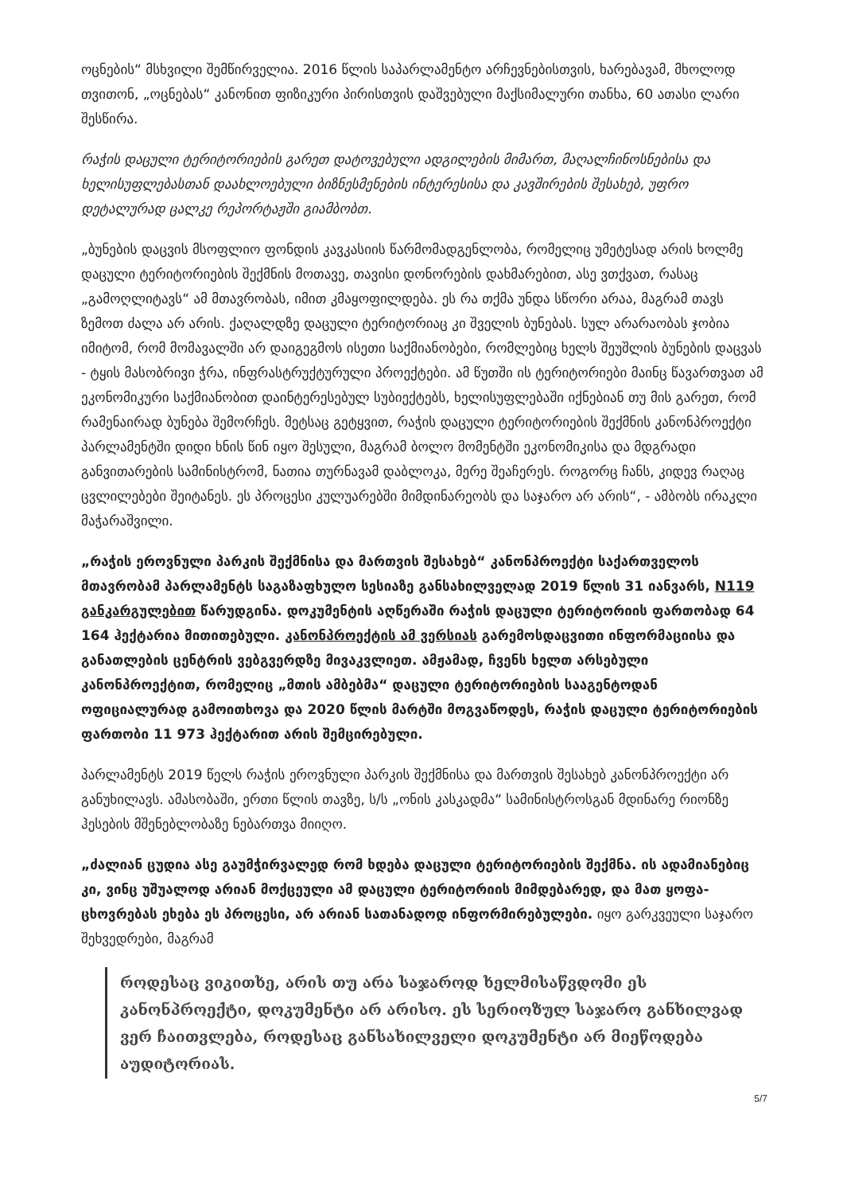ოცნების“ მსხვილი შემწირველია. 2016 წლის საპარლამენტო არჩევნებისთვის, ხარებავამ, მხოლოდ თვითონ, „ოცნებას“ კანონით ფიზიკური პირისთვის დაშვებული მაქსიმალური თანხა, 60 ათასი ლარი შესწირა.
რაჭის დაცული ტერიტორიების გარეთ დატოვებული ადგილების მიმართ, მაღალჩინოსნებისა და ხელისუფლებასთან დაახლოებული ბიზნესმენების ინტერესისა და კავშირების შესახებ, უფრო დეტალურად ცალკე რეპორტაჟში გიამბობთ.
„ბუნების დაცვის მსოფლიო ფონდის კავკასიის წარმომადგენლობა, რომელიც უმეტესად არის ხოლმე დაცული ტერიტორიების შექმნის მოთავე, თავისი დონორების დახმარებით, ასე ვთქვათ, რასაც „გამოღლიტავს“ ამ მთავრობას, იმით კმაყოფილდება. ეს რა თქმა უნდა სწორი არაა, მაგრამ თავს ზემოთ ძალა არ არის. ქაღალდზე დაცული ტერიტორიაც კი შველის ბუნებას. სულ არარაობას ჯობია იმიტომ, რომ მომავალში არ დაიგეგმოს ისეთი საქმიანობები, რომლებიც ხელს შეუშლის ბუნების დაცვას - ტყის მასობრივი ჭრა, ინფრასტრუქტურული პროექტები. ამ წუთში ის ტერიტორიები მაინც წავართვათ ამ ეკონომიკური საქმიანობით დაინტერესებულ სუბიექტებს, ხელისუფლებაში იქნებიან თუ მის გარეთ, რომ რამენაირად ბუნება შემორჩეს. მეტსაც გეტყვით, რაჭის დაცული ტერიტორიების შექმნის კანონპროექტი პარლამენტში დიდი ხნის წინ იყო შესული, მაგრამ ბოლო მომენტში ეკონომიკისა და მდგრადი განვითარების სამინისტრომ, ნათია თურნავამ დაბლოკა, მერე შეაჩერეს. როგორც ჩანს, კიდევ რაღაც ცვლილებები შეიტანეს. ეს პროცესი კულუარებში მიმდინარეობს და საჯარო არ არის“, - ამბობს ირაკლი მაჭარაშვილი.
„რაჭის ეროვნული პარკის შექმნისა და მართვის შესახებ“ კანონპროექტი საქართველოს მთავრობამ პარლამენტს საგაზაფხულო სესიაზე განსახილველად 2019 წლის 31 იანვარს, N119 განკარგულებით წარუდგინა. დოკუმენტის აღწერაში რაჭის დაცული ტერიტორიის ფართობად 64 164 ჰექტარია მითითებული. კანონპროექტის ამ ვერსიას გარემოსდაცვითი ინფორმაციისა და განათლების ცენტრის ვებგვერდზე მივაკვლიეთ. ამჟამად, ჩვენს ხელთ არსებული კანონპროექტით, რომელიც „მთის ამბებმა“ დაცული ტერიტორიების სააგენტოდან ოფიციალურად გამოითხოვა და 2020 წლის მარტში მოგვაწოდეს, რაჭის დაცული ტერიტორიების ფართობი 11 973 ჰექტარით არის შემცირებული.
პარლამენტს 2019 წელს რაჭის ეროვნული პარკის შექმნისა და მართვის შესახებ კანონპროექტი არ განუხილავს. ამასობაში, ერთი წლის თავზე, ს/ს „ონის კასკადმა“ სამინისტროსგან მდინარე რიონზე ჰესების მშენებლობაზე ნებართვა მიიღო.
„ძალიან ცუდია ასე გაუმჭირვალედ რომ ხდება დაცული ტერიტორიების შექმნა. ის ადამიანებიც კი, ვინც უშუალოდ არიან მოქცეული ამ დაცული ტერიტორიის მიმდებარედ, და მათ ყოფა-ცხოვრებას ეხება ეს პროცესი, არ არიან სათანადოდ ინფორმირებულები. იყო გარკვეული საჯარო შეხვედრები, მაგრამ
როდესაც ვიკითხე, არის თუ არა საჯაროდ ხელმისაწვდომი ეს კანონპროექტი, დოკუმენტი არ არისო. ეს სერიოზულ საჯარო განხილვად ვერ ჩაითვლება, როდესაც განსახილველი დოკუმენტი არ მიეწოდება აუდიტორიას.
5/7